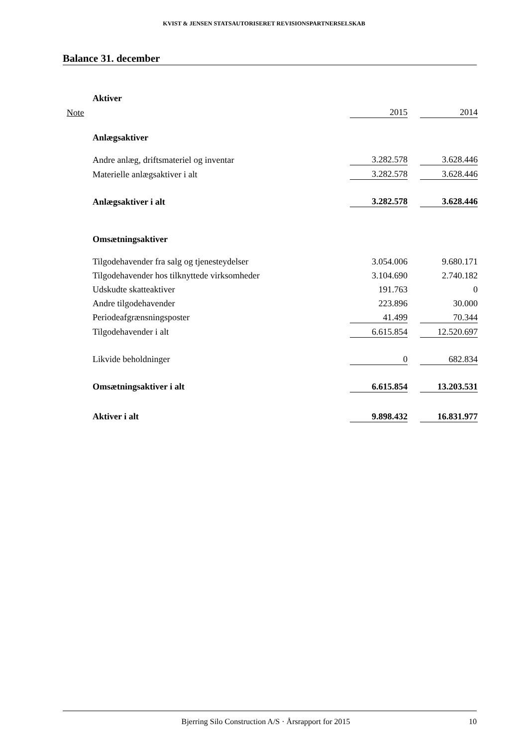KVIST & JENSEN STATSAUTORISERET REVISIONSPARTNERSELSKAB
Balance 31. december
| | Aktiver | | | |
| Note | | 2015 | | 2014 |
| | Anlægsaktiver | | | |
| | Andre anlæg, driftsmateriel og inventar | 3.282.578 | | 3.628.446 |
| | Materielle anlægsaktiver i alt | 3.282.578 | | 3.628.446 |
| | Anlægsaktiver i alt | 3.282.578 | | 3.628.446 |
| | Omsætningsaktiver | | | |
| | Tilgodehavender fra salg og tjenesteydelser | 3.054.006 | | 9.680.171 |
| | Tilgodehavender hos tilknyttede virksomheder | 3.104.690 | | 2.740.182 |
| | Udskudte skatteaktiver | 191.763 | | 0 |
| | Andre tilgodehavender | 223.896 | | 30.000 |
| | Periodeafgrænsningsposter | 41.499 | | 70.344 |
| | Tilgodehavender i alt | 6.615.854 | | 12.520.697 |
| | Likvide beholdninger | 0 | | 682.834 |
| | Omsætningsaktiver i alt | 6.615.854 | | 13.203.531 |
| | Aktiver i alt | 9.898.432 | | 16.831.977 |
Bjerring Silo Construction A/S · Årsrapport for 2015 10